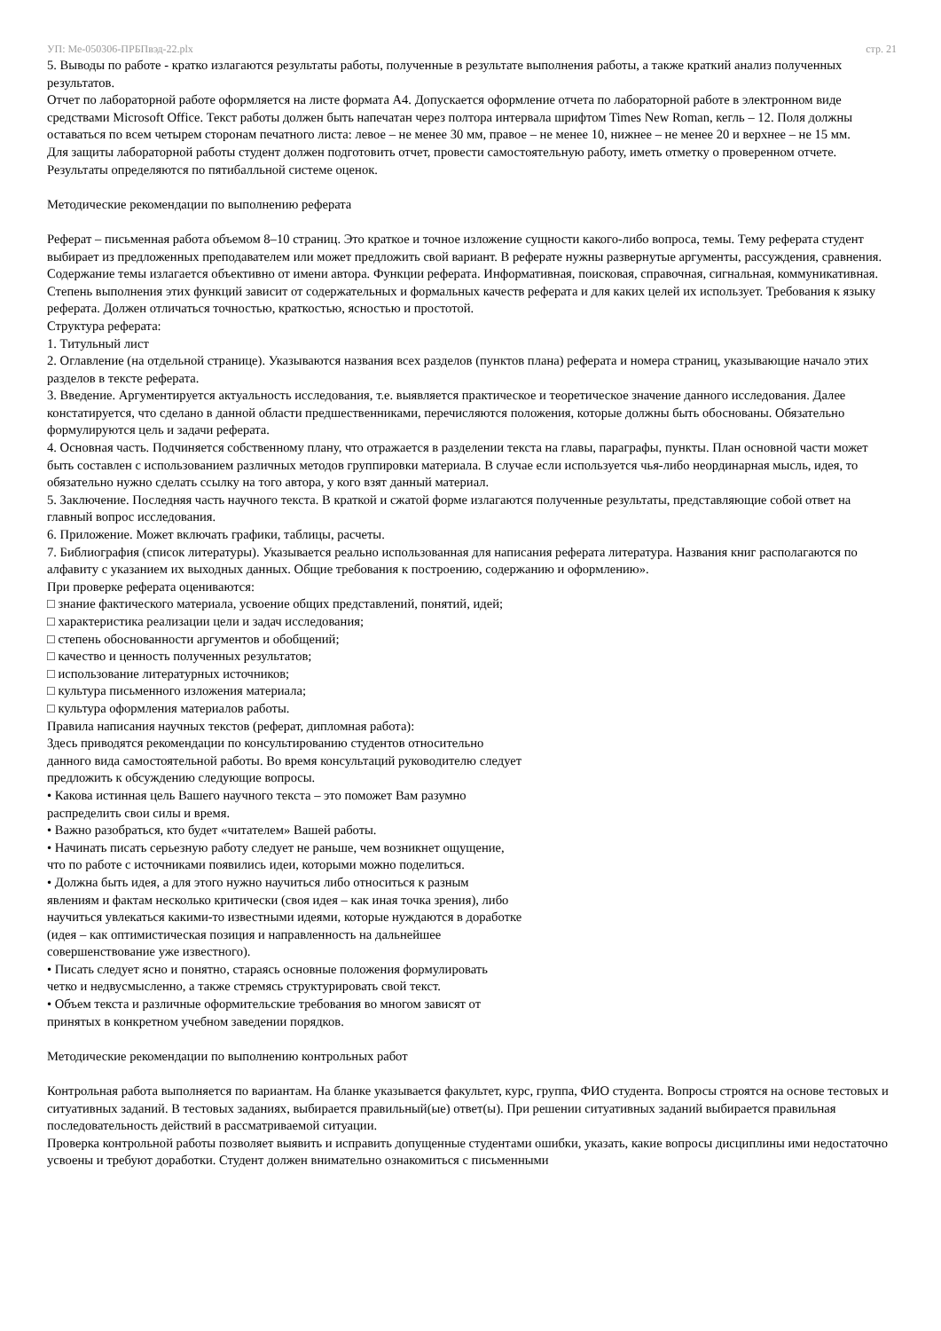УП: Ме-050306-ПРБПвэд-22.plx стр. 21
5. Выводы по работе - кратко излагаются результаты работы, полученные в результате выполнения работы, а также краткий анализ полученных результатов.
Отчет по лабораторной работе оформляется на листе формата А4. Допускается оформление отчета по лабораторной работе в электронном виде средствами Microsoft Office. Текст работы должен быть напечатан через полтора интервала шрифтом Times New Roman, кегль – 12. Поля должны оставаться по всем четырем сторонам печатного листа: левое – не менее 30 мм, правое – не менее 10, нижнее – не менее 20 и верхнее – не 15 мм.
Для защиты лабораторной работы студент должен подготовить отчет, провести самостоятельную работу, иметь отметку о проверенном отчете.
Результаты определяются по пятибалльной системе оценок.
Методические рекомендации по выполнению реферата
Реферат – письменная работа объемом 8–10 страниц. Это краткое и точное изложение сущности какого-либо вопроса, темы. Тему реферата студент выбирает из предложенных преподавателем или может предложить свой вариант. В реферате нужны развернутые аргументы, рассуждения, сравнения. Содержание темы излагается объективно от имени автора. Функции реферата. Информативная, поисковая, справочная, сигнальная, коммуникативная. Степень выполнения этих функций зависит от содержательных и формальных качеств реферата и для каких целей их использует. Требования к языку реферата. Должен отличаться точностью, краткостью, ясностью и простотой.
Структура реферата:
1. Титульный лист
2. Оглавление (на отдельной странице). Указываются названия всех разделов (пунктов плана) реферата и номера страниц, указывающие начало этих разделов в тексте реферата.
3. Введение. Аргументируется актуальность исследования, т.е. выявляется практическое и теоретическое значение данного исследования. Далее констатируется, что сделано в данной области предшественниками, перечисляются положения, которые должны быть обоснованы. Обязательно формулируются цель и задачи реферата.
4. Основная часть. Подчиняется собственному плану, что отражается в разделении текста на главы, параграфы, пункты. План основной части может быть составлен с использованием различных методов группировки материала. В случае если используется чья-либо неординарная мысль, идея, то обязательно нужно сделать ссылку на того автора, у кого взят данный материал.
5. Заключение. Последняя часть научного текста. В краткой и сжатой форме излагаются полученные результаты, представляющие собой ответ на главный вопрос исследования.
6. Приложение. Может включать графики, таблицы, расчеты.
7. Библиография (список литературы). Указывается реально использованная для написания реферата литература. Названия книг располагаются по алфавиту с указанием их выходных данных. Общие требования к построению, содержанию и оформлению».
При проверке реферата оцениваются:
□ знание фактического материала, усвоение общих представлений, понятий, идей;
□ характеристика реализации цели и задач исследования;
□ степень обоснованности аргументов и обобщений;
□ качество и ценность полученных результатов;
□ использование литературных источников;
□ культура письменного изложения материала;
□ культура оформления материалов работы.
Правила написания научных текстов (реферат, дипломная работа):
Здесь приводятся рекомендации по консультированию студентов относительно
данного вида самостоятельной работы. Во время консультаций руководителю следует
предложить к обсуждению следующие вопросы.
• Какова истинная цель Вашего научного текста – это поможет Вам разумно
распределить свои силы и время.
• Важно разобраться, кто будет «читателем» Вашей работы.
• Начинать писать серьезную работу следует не раньше, чем возникнет ощущение,
что по работе с источниками появились идеи, которыми можно поделиться.
• Должна быть идея, а для этого нужно научиться либо относиться к разным
явлениям и фактам несколько критически (своя идея – как иная точка зрения), либо
научиться увлекаться какими-то известными идеями, которые нуждаются в доработке
(идея – как оптимистическая позиция и направленность на дальнейшее
совершенствование уже известного).
• Писать следует ясно и понятно, стараясь основные положения формулировать
четко и недвусмысленно, а также стремясь структурировать свой текст.
• Объем текста и различные оформительские требования во многом зависят от
принятых в конкретном учебном заведении порядков.
Методические рекомендации по выполнению контрольных работ
Контрольная работа выполняется по вариантам. На бланке указывается факультет, курс, группа, ФИО студента. Вопросы строятся на основе тестовых и ситуативных заданий. В тестовых заданиях, выбирается правильный(ые) ответ(ы). При решении ситуативных заданий выбирается правильная последовательность действий в рассматриваемой ситуации.
Проверка контрольной работы позволяет выявить и исправить допущенные студентами ошибки, указать, какие вопросы дисциплины ими недостаточно усвоены и требуют доработки. Студент должен внимательно ознакомиться с письменными